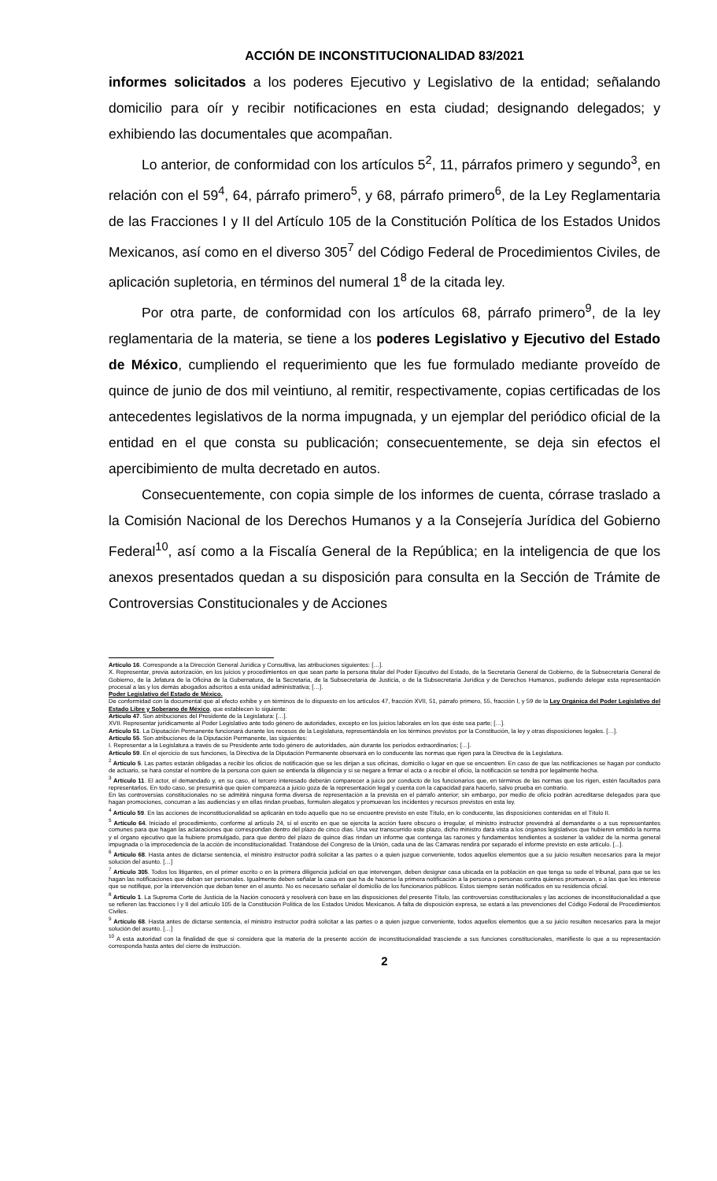ACCIÓN DE INCONSTITUCIONALIDAD 83/2021
informes solicitados a los poderes Ejecutivo y Legislativo de la entidad; señalando domicilio para oír y recibir notificaciones en esta ciudad; designando delegados; y exhibiendo las documentales que acompañan.
Lo anterior, de conformidad con los artículos 5<sup>2</sup>, 11, párrafos primero y segundo<sup>3</sup>, en relación con el 59<sup>4</sup>, 64, párrafo primero<sup>5</sup>, y 68, párrafo primero<sup>6</sup>, de la Ley Reglamentaria de las Fracciones I y II del Artículo 105 de la Constitución Política de los Estados Unidos Mexicanos, así como en el diverso 305<sup>7</sup> del Código Federal de Procedimientos Civiles, de aplicación supletoria, en términos del numeral 1<sup>8</sup> de la citada ley.
Por otra parte, de conformidad con los artículos 68, párrafo primero<sup>9</sup>, de la ley reglamentaria de la materia, se tiene a los poderes Legislativo y Ejecutivo del Estado de México, cumpliendo el requerimiento que les fue formulado mediante proveído de quince de junio de dos mil veintiuno, al remitir, respectivamente, copias certificadas de los antecedentes legislativos de la norma impugnada, y un ejemplar del periódico oficial de la entidad en el que consta su publicación; consecuentemente, se deja sin efectos el apercibimiento de multa decretado en autos.
Consecuentemente, con copia simple de los informes de cuenta, córrase traslado a la Comisión Nacional de los Derechos Humanos y a la Consejería Jurídica del Gobierno Federal<sup>10</sup>, así como a la Fiscalía General de la República; en la inteligencia de que los anexos presentados quedan a su disposición para consulta en la Sección de Trámite de Controversias Constitucionales y de Acciones
Artículo 16. Corresponde a la Dirección General Jurídica y Consultiva, las atribuciones siguientes: […].
X. Representar, previa autorización, en los juicios y procedimientos en que sean parte la persona titular del Poder Ejecutivo del Estado, de la Secretaría General de Gobierno, de la Subsecretaría General de Gobierno, de la Jefatura de la Oficina de la Gubernatura, de la Secretaría, de la Subsecretaría de Justicia, o de la Subsecretaría Jurídica y de Derechos Humanos, pudiendo delegar esta representación procesal a las y los demás abogados adscritos a esta unidad administrativa; […].
Poder Legislativo del Estado de México.
De conformidad con la documental que al efecto exhibe y en términos de lo dispuesto en los artículos 47, fracción XVII, 51, párrafo primero, 55, fracción I, y 59 de la Ley Orgánica del Poder Legislativo del Estado Libre y Soberano de México, que establecen lo siguiente:
Artículo 47. Son atribuciones del Presidente de la Legislatura: […].
XVII. Representar jurídicamente al Poder Legislativo ante todo género de autoridades, excepto en los juicios laborales en los que éste sea parte; […].
Artículo 51. La Diputación Permanente funcionará durante los recesos de la Legislatura, representándola en los términos previstos por la Constitución, la ley y otras disposiciones legales. […].
Artículo 55. Son atribuciones de la Diputación Permanente, las siguientes:
I. Representar a la Legislatura a través de su Presidente ante todo género de autoridades, aún durante los períodos extraordinarios; […].
Artículo 59. En el ejercicio de sus funciones, la Directiva de la Diputación Permanente observará en lo conducente las normas que rigen para la Directiva de la Legislatura.
<sup>2</sup> Artículo 5. Las partes estarán obligadas a recibir los oficios de notificación que se les dirijan a sus oficinas, domicilio o lugar en que se encuentren. En caso de que las notificaciones se hagan por conducto de actuario, se hará constar el nombre de la persona con quien se entienda la diligencia y si se negare a firmar el acta o a recibir el oficio, la notificación se tendrá por legalmente hecha.
<sup>3</sup> Artículo 11. El actor, el demandado y, en su caso, el tercero interesado deberán comparecer a juicio por conducto de los funcionarios que, en términos de las normas que los rigen, estén facultados para representarlos. En todo caso, se presumirá que quien comparezca a juicio goza de la representación legal y cuenta con la capacidad para hacerlo, salvo prueba en contrario.
En las controversias constitucionales no se admitirá ninguna forma diversa de representación a la prevista en el párrafo anterior; sin embargo, por medio de oficio podrán acreditarse delegados para que hagan promociones, concurran a las audiencias y en ellas rindan pruebas, formulen alegatos y promuevan los incidentes y recursos previstos en esta ley.
<sup>4</sup> Artículo 59. En las acciones de inconstitucionalidad se aplicarán en todo aquello que no se encuentre previsto en este Título, en lo conducente, las disposiciones contenidas en el Título II.
<sup>5</sup> Artículo 64. Iniciado el procedimiento, conforme al artículo 24, si el escrito en que se ejercita la acción fuere obscuro o irregular, el ministro instructor prevendrá al demandante o a sus representantes comunes para que hagan las aclaraciones que correspondan dentro del plazo de cinco días. Una vez transcurrido este plazo, dicho ministro dará vista a los órganos legislativos que hubieren emitido la norma y el órgano ejecutivo que la hubiere promulgado, para que dentro del plazo de quince días rindan un informe que contenga las razones y fundamentos tendientes a sostener la validez de la norma general impugnada o la improcedencia de la acción de inconstitucionalidad. Tratándose del Congreso de la Unión, cada una de las Cámaras rendirá por separado el informe previsto en este artículo. [...].
<sup>6</sup> Artículo 68. Hasta antes de dictarse sentencia, el ministro instructor podrá solicitar a las partes o a quien juzgue conveniente, todos aquellos elementos que a su juicio resulten necesarios para la mejor solución del asunto. […]
<sup>7</sup> Artículo 305. Todos los litigantes, en el primer escrito o en la primera diligencia judicial en que intervengan, deben designar casa ubicada en la población en que tenga su sede el tribunal, para que se les hagan las notificaciones que deban ser personales. Igualmente deben señalar la casa en que ha de hacerse la primera notificación a la persona o personas contra quienes promuevan, o a las que les interese que se notifique, por la intervención que deban tener en el asunto. No es necesario señalar el domicilio de los funcionarios públicos. Estos siempre serán notificados en su residencia oficial.
<sup>8</sup> Artículo 1. La Suprema Corte de Justicia de la Nación conocerá y resolverá con base en las disposiciones del presente Título, las controversias constitucionales y las acciones de inconstitucionalidad a que se refieren las fracciones I y II del artículo 105 de la Constitución Política de los Estados Unidos Mexicanos. A falta de disposición expresa, se estará a las prevenciones del Código Federal de Procedimientos Civiles.
<sup>9</sup> Artículo 68. Hasta antes de dictarse sentencia, el ministro instructor podrá solicitar a las partes o a quien juzgue conveniente, todos aquellos elementos que a su juicio resulten necesarios para la mejor solución del asunto. […]
<sup>10</sup> A esta autoridad con la finalidad de que si considera que la materia de la presente acción de inconstitucionalidad trasciende a sus funciones constitucionales, manifieste lo que a su representación corresponda hasta antes del cierre de instrucción.
2